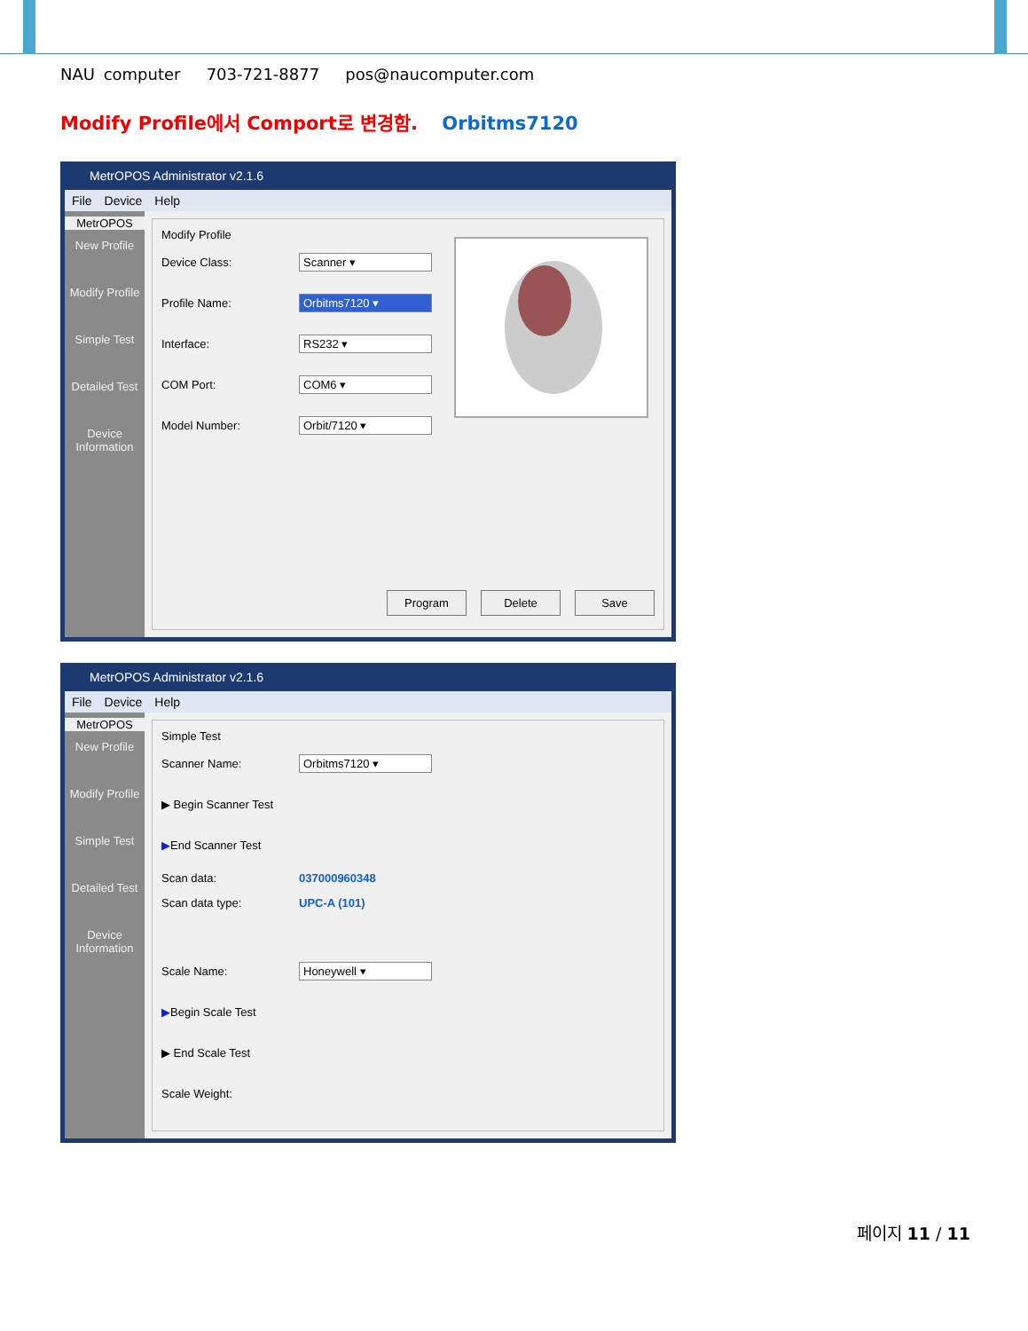NAU computer 703-721-8877 pos@naucomputer.com
Modify Profile에서 Comport로 변경함. Orbitms7120
MetrOPOS Administrator v2.1.6
File Device Help
MetrOPOS
New Profile
Modify Profile
Simple Test
Detailed Test
Device Information
Modify Profile
Device Class: Scanner ▾
Profile Name: Orbitms7120 ▾
Interface: RS232 ▾
COM Port: COM6 ▾
Model Number: Orbit/7120 ▾
Program Delete Save
MetrOPOS Administrator v2.1.6
File Device Help
MetrOPOS
New Profile
Modify Profile
Simple Test
Detailed Test
Device Information
Simple Test
Scanner Name: Orbitms7120 ▾
▶ Begin Scanner Test
▶ End Scanner Test
Scan data: 037000960348
Scan data type: UPC-A (101)
Scale Name: Honeywell ▾
▶ Begin Scale Test
▶ End Scale Test
Scale Weight:
페이지 11 / 11